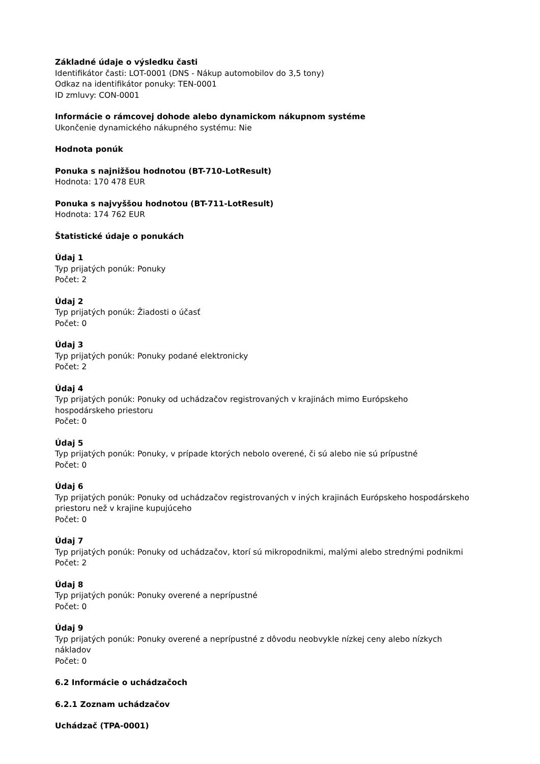Základné údaje o výsledku časti
Identifikátor časti: LOT-0001 (DNS - Nákup automobilov do 3,5 tony)
Odkaz na identifikátor ponuky: TEN-0001
ID zmluvy: CON-0001
Informácie o rámcovej dohode alebo dynamickom nákupnom systéme
Ukončenie dynamického nákupného systému: Nie
Hodnota ponúk
Ponuka s najnižšou hodnotou (BT-710-LotResult)
Hodnota: 170 478 EUR
Ponuka s najvyššou hodnotou (BT-711-LotResult)
Hodnota: 174 762 EUR
Štatistické údaje o ponukách
Údaj 1
Typ prijatých ponúk: Ponuky
Počet: 2
Údaj 2
Typ prijatých ponúk: Žiadosti o účasť
Počet: 0
Údaj 3
Typ prijatých ponúk: Ponuky podané elektronicky
Počet: 2
Údaj 4
Typ prijatých ponúk: Ponuky od uchádzačov registrovaných v krajinách mimo Európskeho
hospodárskeho priestoru
Počet: 0
Údaj 5
Typ prijatých ponúk: Ponuky, v prípade ktorých nebolo overené, či sú alebo nie sú prípustné
Počet: 0
Údaj 6
Typ prijatých ponúk: Ponuky od uchádzačov registrovaných v iných krajinách Európskeho hospodárskeho
priestoru než v krajine kupujúceho
Počet: 0
Údaj 7
Typ prijatých ponúk: Ponuky od uchádzačov, ktorí sú mikropodnikmi, malými alebo strednými podnikmi
Počet: 2
Údaj 8
Typ prijatých ponúk: Ponuky overené a neprípustné
Počet: 0
Údaj 9
Typ prijatých ponúk: Ponuky overené a neprípustné z dôvodu neobvykle nízkej ceny alebo nízkych
nákladov
Počet: 0
6.2 Informácie o uchádzačoch
6.2.1 Zoznam uchádzačov
Uchádzač (TPA-0001)